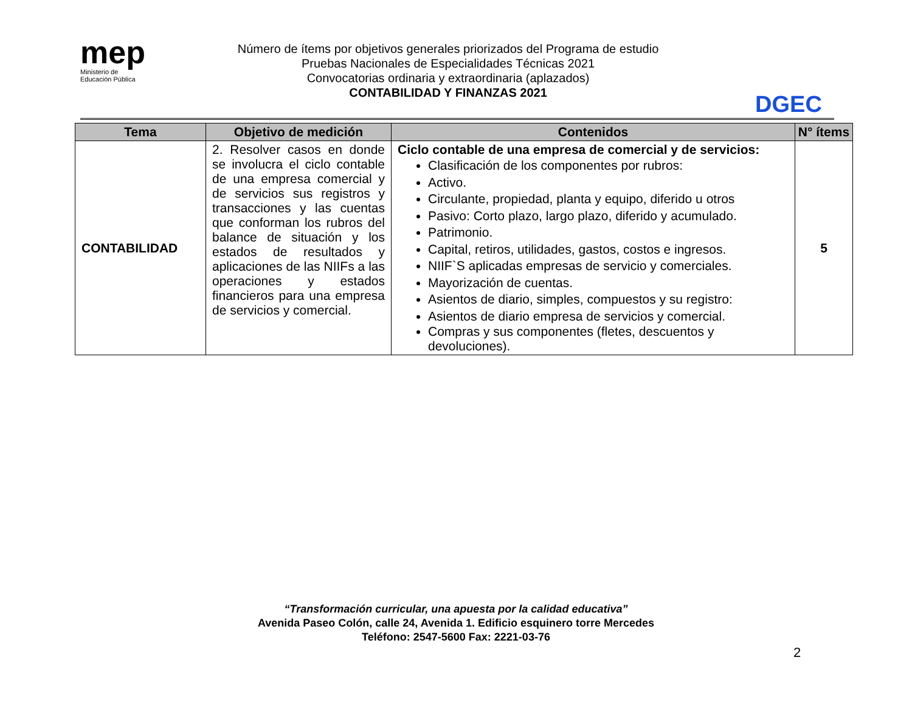mep
Ministerio de
Educación Pública
Número de ítems por objetivos generales priorizados del Programa de estudio
Pruebas Nacionales de Especialidades Técnicas 2021
Convocatorias ordinaria y extraordinaria (aplazados)
CONTABILIDAD Y FINANZAS 2021
DGEC
| Tema | Objetivo de medición | Contenidos | N° ítems |
| --- | --- | --- | --- |
| CONTABILIDAD | 2. Resolver casos en donde se involucra el ciclo contable de una empresa comercial y de servicios sus registros y transacciones y las cuentas que conforman los rubros del balance de situación y los estados de resultados y aplicaciones de las NIIFs a las operaciones y estados financieros para una empresa de servicios y comercial. | Ciclo contable de una empresa de comercial y de servicios: Clasificación de los componentes por rubros: Activo. Circulante, propiedad, planta y equipo, diferido u otros Pasivo: Corto plazo, largo plazo, diferido y acumulado. Patrimonio. Capital, retiros, utilidades, gastos, costos e ingresos. NIIF`S aplicadas empresas de servicio y comerciales. Mayorización de cuentas. Asientos de diario, simples, compuestos y su registro: Asientos de diario empresa de servicios y comercial. Compras y sus componentes (fletes, descuentos y devoluciones). | 5 |
“Transformación curricular, una apuesta por la calidad educativa”
Avenida Paseo Colón, calle 24, Avenida 1. Edificio esquinero torre Mercedes
Teléfono: 2547-5600 Fax: 2221-03-76
2